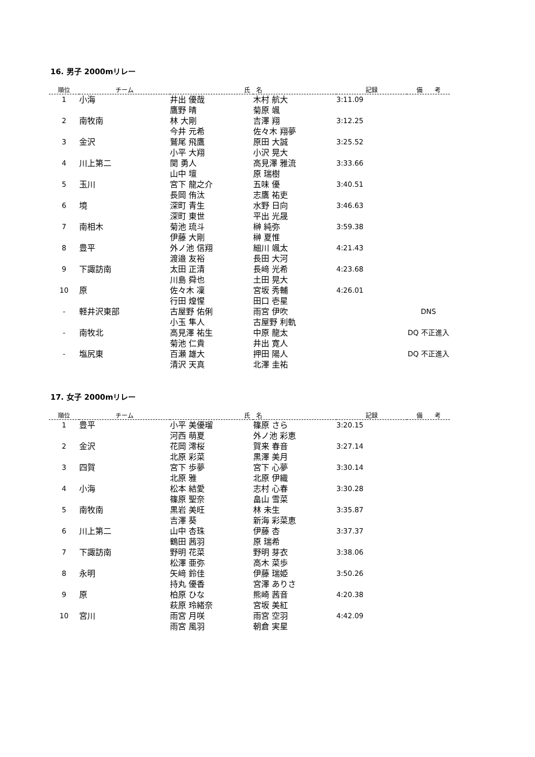16. 男子 2000mリレー
| 順位 | チーム | 氏 名 | | 記録 | 備 考 |
| --- | --- | --- | --- | --- | --- |
| 1 | 小海 | 井出 優哉 | 木村 航大 | 3:11.09 | |
| | | 鷹野 晴 | 菊原 颯 | | |
| 2 | 南牧南 | 林 大剛 | 吉澤 翔 | 3:12.25 | |
| | | 今井 元希 | 佐々木 翔夢 | | |
| 3 | 金沢 | 鷲尾 飛鷹 | 原田 大誠 | 3:25.52 | |
| | | 小平 大翔 | 小沢 晃大 | | |
| 4 | 川上第二 | 関 勇人 | 高見澤 雅流 | 3:33.66 | |
| | | 山中 壇 | 原 瑞樹 | | |
| 5 | 玉川 | 宮下 龍之介 | 五味 優 | 3:40.51 | |
| | | 長岡 侑汰 | 志鷹 祐吏 | | |
| 6 | 境 | 深町 青生 | 水野 日向 | 3:46.63 | |
| | | 深町 東世 | 平出 光晟 | | |
| 7 | 南相木 | 菊池 琉斗 | 榊 純弥 | 3:59.38 | |
| | | 伊藤 大剛 | 榊 夏惟 | | |
| 8 | 豊平 | 外ノ池 信翔 | 細川 颯太 | 4:21.43 | |
| | | 渡邉 友裕 | 長田 大河 | | |
| 9 | 下諏訪南 | 太田 正清 | 長﨑 光希 | 4:23.68 | |
| | | 川島 舜也 | 土田 晃大 | | |
| 10 | 原 | 佐々木 凜 | 宮坂 秀輔 | 4:26.01 | |
| | | 行田 煌惺 | 田口 壱星 | | |
| - | 軽井沢東部 | 古屋野 佑俐 | 雨宮 伊吹 | | DNS |
| | | 小玉 隼人 | 古屋野 利軌 | | |
| - | 南牧北 | 高見澤 祐生 | 中原 龍太 | | DQ 不正進入 |
| | | 菊池 仁貴 | 井出 寛人 | | |
| - | 塩尻東 | 百瀬 雄大 | 押田 陽人 | | DQ 不正進入 |
| | | 清沢 天真 | 北澤 圭祐 | | |
17. 女子 2000mリレー
| 順位 | チーム | 氏 名 | | 記録 | 備 考 |
| --- | --- | --- | --- | --- | --- |
| 1 | 豊平 | 小平 美優瑠 | 篠原 さら | 3:20.15 | |
| | | 河西 萌夏 | 外ノ池 彩恵 | | |
| 2 | 金沢 | 花岡 澪桜 | 賀来 春音 | 3:27.14 | |
| | | 北原 彩菜 | 黒澤 美月 | | |
| 3 | 四賀 | 宮下 歩夢 | 宮下 心夢 | 3:30.14 | |
| | | 北原 雅 | 北原 伊織 | | |
| 4 | 小海 | 松本 結愛 | 志村 心春 | 3:30.28 | |
| | | 篠原 聖奈 | 畠山 雪菜 | | |
| 5 | 南牧南 | 黒岩 美旺 | 林 未生 | 3:35.87 | |
| | | 吉澤 葵 | 新海 彩菜恵 | | |
| 6 | 川上第二 | 山中 杏珠 | 伊藤 杏 | 3:37.37 | |
| | | 鶴田 茜羽 | 原 瑞希 | | |
| 7 | 下諏訪南 | 野明 花菜 | 野明 芽衣 | 3:38.06 | |
| | | 松澤 亜弥 | 高木 菜歩 | | |
| 8 | 永明 | 矢﨑 鈴佳 | 伊藤 瑞姫 | 3:50.26 | |
| | | 持丸 優香 | 宮澤 ありさ | | |
| 9 | 原 | 柏原 ひな | 熊崎 茜音 | 4:20.38 | |
| | | 萩原 玲緒奈 | 宮坂 美紅 | | |
| 10 | 宮川 | 雨宮 月咲 | 雨宮 空羽 | 4:42.09 | |
| | | 雨宮 風羽 | 朝倉 実星 | | |